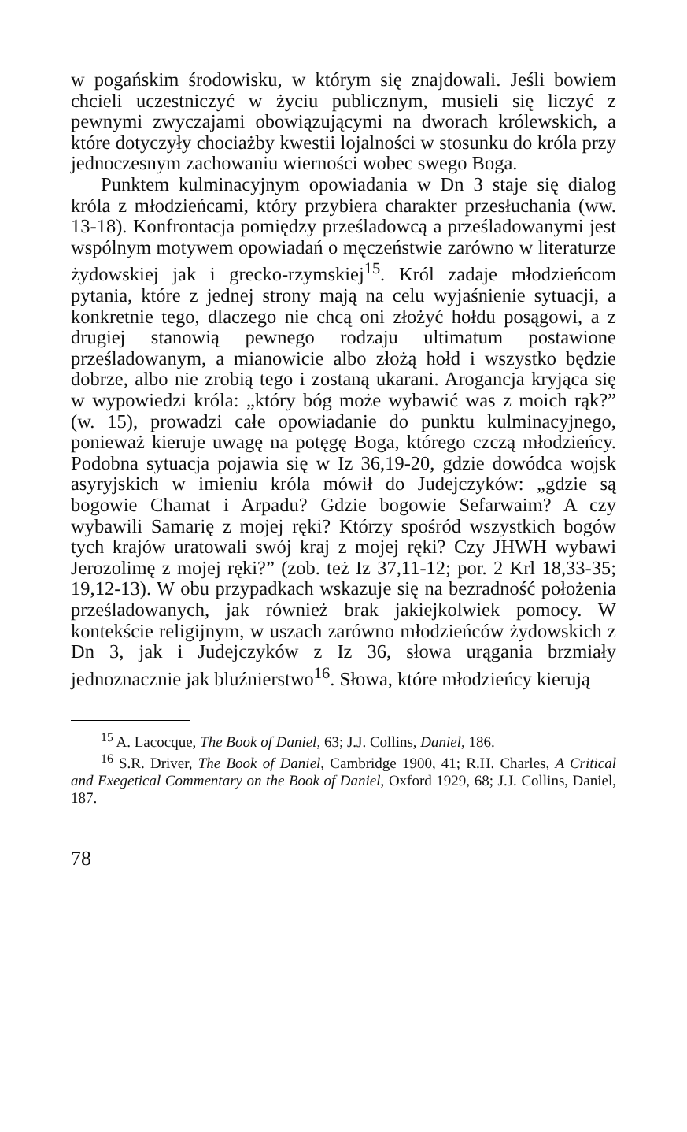w pogańskim środowisku, w którym się znajdowali. Jeśli bowiem chcieli uczestniczyć w życiu publicznym, musieli się liczyć z pewnymi zwyczajami obowiązującymi na dworach królewskich, a które dotyczyły chociażby kwestii lojalności w stosunku do króla przy jednoczesnym zachowaniu wierności wobec swego Boga.
Punktem kulminacyjnym opowiadania w Dn 3 staje się dialog króla z młodzieńcami, który przybiera charakter przesłuchania (ww. 13-18). Konfrontacja pomiędzy prześladowcą a prześladowanymi jest wspólnym motywem opowiadań o męczeństwie zarówno w literaturze żydowskiej jak i grecko-rzymskiej<sup>15</sup>. Król zadaje młodzieńcom pytania, które z jednej strony mają na celu wyjaśnienie sytuacji, a konkretnie tego, dlaczego nie chcą oni złożyć hołdu posągowi, a z drugiej stanowią pewnego rodzaju ultimatum postawione prześladowanym, a mianowicie albo złożą hołd i wszystko będzie dobrze, albo nie zrobią tego i zostaną ukarani. Arogancja kryjąca się w wypowiedzi króla: „który bóg może wybawić was z moich rąk?” (w. 15), prowadzi całe opowiadanie do punktu kulminacyjnego, ponieważ kieruje uwagę na potęgę Boga, którego czczą młodzieńcy. Podobna sytuacja pojawia się w Iz 36,19-20, gdzie dowódca wojsk asyryjskich w imieniu króla mówił do Judejczyków: „gdzie są bogowie Chamat i Arpadu? Gdzie bogowie Sefarwaim? A czy wybawili Samarię z mojej ręki? Którzy spośród wszystkich bogów tych krajów uratowali swój kraj z mojej ręki? Czy JHWH wybawi Jerozolimę z mojej ręki?” (zob. też Iz 37,11-12; por. 2 Krl 18,33-35; 19,12-13). W obu przypadkach wskazuje się na bezradność położenia prześladowanych, jak również brak jakiejkolwiek pomocy. W kontekście religijnym, w uszach zarówno młodzieńców żydowskich z Dn 3, jak i Judejczyków z Iz 36, słowa urągania brzmiały jednoznacznie jak bluźnierstwo<sup>16</sup>. Słowa, które młodzieńcy kierują
<sup>15</sup> A. Lacocque, The Book of Daniel, 63; J.J. Collins, Daniel, 186.
<sup>16</sup> S.R. Driver, The Book of Daniel, Cambridge 1900, 41; R.H. Charles, A Critical and Exegetical Commentary on the Book of Daniel, Oxford 1929, 68; J.J. Collins, Daniel, 187.
78